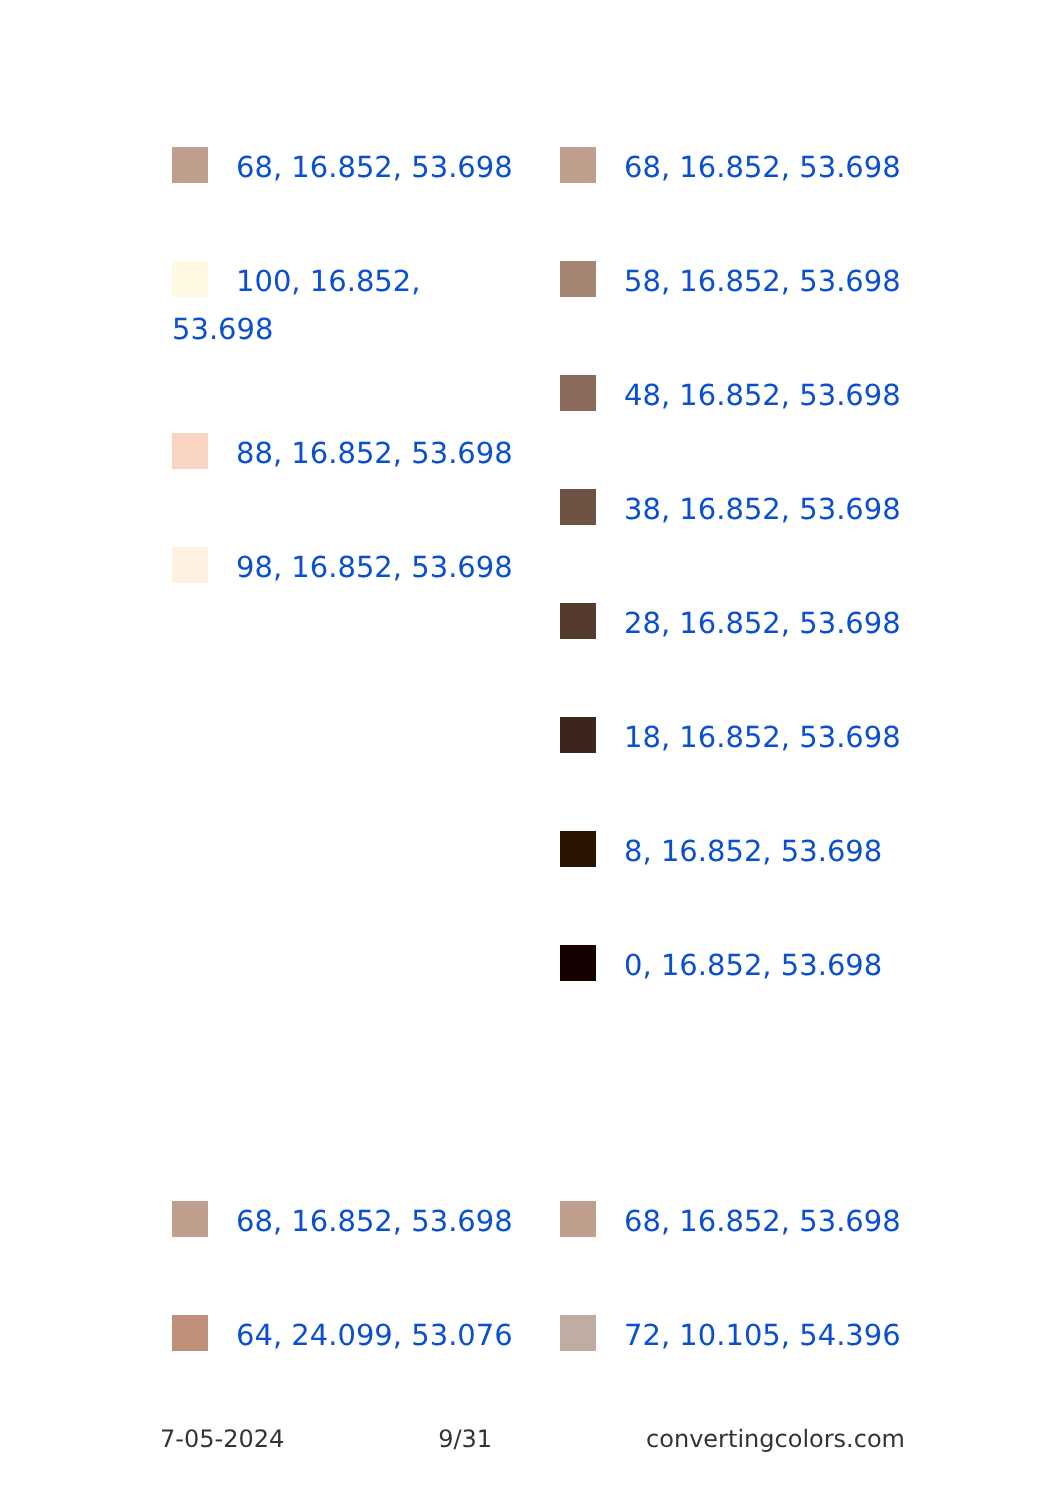68, 16.852, 53.698
100, 16.852, 53.698
88, 16.852, 53.698
98, 16.852, 53.698
68, 16.852, 53.698
58, 16.852, 53.698
48, 16.852, 53.698
38, 16.852, 53.698
28, 16.852, 53.698
18, 16.852, 53.698
8, 16.852, 53.698
0, 16.852, 53.698
68, 16.852, 53.698
64, 24.099, 53.076
68, 16.852, 53.698
72, 10.105, 54.396
7-05-2024 9/31 convertingcolors.com